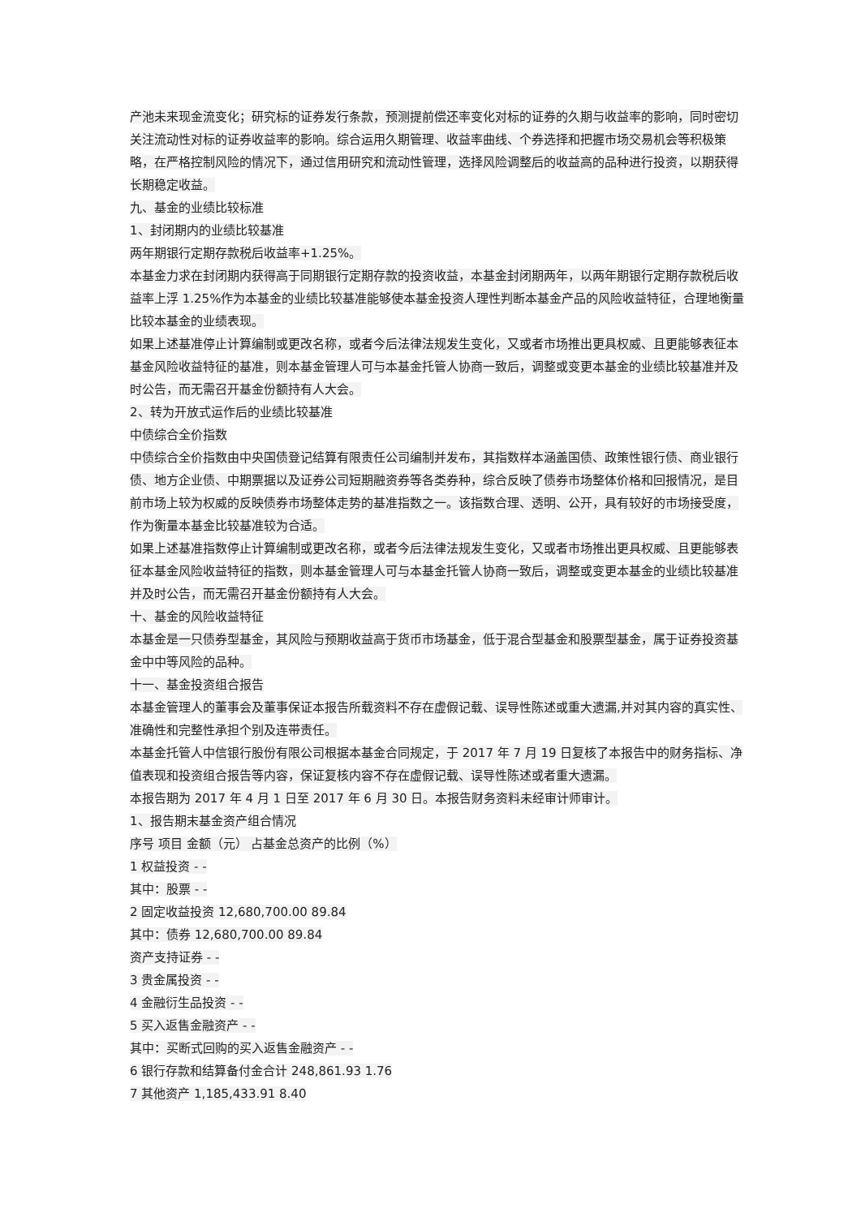产池未来现金流变化；研究标的证券发行条款，预测提前偿还率变化对标的证券的久期与收益率的影响，同时密切关注流动性对标的证券收益率的影响。综合运用久期管理、收益率曲线、个券选择和把握市场交易机会等积极策略，在严格控制风险的情况下，通过信用研究和流动性管理，选择风险调整后的收益高的品种进行投资，以期获得长期稳定收益。
九、基金的业绩比较标准
1、封闭期内的业绩比较基准
两年期银行定期存款税后收益率+1.25%。
本基金力求在封闭期内获得高于同期银行定期存款的投资收益，本基金封闭期两年，以两年期银行定期存款税后收益率上浮 1.25%作为本基金的业绩比较基准能够使本基金投资人理性判断本基金产品的风险收益特征，合理地衡量比较本基金的业绩表现。
如果上述基准停止计算编制或更改名称，或者今后法律法规发生变化，又或者市场推出更具权威、且更能够表征本基金风险收益特征的基准，则本基金管理人可与本基金托管人协商一致后，调整或变更本基金的业绩比较基准并及时公告，而无需召开基金份额持有人大会。
2、转为开放式运作后的业绩比较基准
中债综合全价指数
中债综合全价指数由中央国债登记结算有限责任公司编制并发布，其指数样本涵盖国债、政策性银行债、商业银行债、地方企业债、中期票据以及证券公司短期融资券等各类券种，综合反映了债券市场整体价格和回报情况，是目前市场上较为权威的反映债券市场整体走势的基准指数之一。该指数合理、透明、公开，具有较好的市场接受度，作为衡量本基金比较基准较为合适。
如果上述基准指数停止计算编制或更改名称，或者今后法律法规发生变化，又或者市场推出更具权威、且更能够表征本基金风险收益特征的指数，则本基金管理人可与本基金托管人协商一致后，调整或变更本基金的业绩比较基准并及时公告，而无需召开基金份额持有人大会。
十、基金的风险收益特征
本基金是一只债券型基金，其风险与预期收益高于货币市场基金，低于混合型基金和股票型基金，属于证券投资基金中中等风险的品种。
十一、基金投资组合报告
本基金管理人的董事会及董事保证本报告所载资料不存在虚假记载、误导性陈述或重大遗漏,并对其内容的真实性、准确性和完整性承担个别及连带责任。
本基金托管人中信银行股份有限公司根据本基金合同规定，于 2017 年 7 月 19 日复核了本报告中的财务指标、净值表现和投资组合报告等内容，保证复核内容不存在虚假记载、误导性陈述或者重大遗漏。
本报告期为 2017 年 4 月 1 日至 2017 年 6 月 30 日。本报告财务资料未经审计师审计。
1、报告期末基金资产组合情况
序号 项目 金额（元） 占基金总资产的比例（%）
1 权益投资 - -
其中：股票 - -
2 固定收益投资 12,680,700.00 89.84
其中：债券 12,680,700.00 89.84
资产支持证券 - -
3 贵金属投资 - -
4 金融衍生品投资 - -
5 买入返售金融资产 - -
其中：买断式回购的买入返售金融资产 - -
6 银行存款和结算备付金合计 248,861.93 1.76
7 其他资产 1,185,433.91 8.40